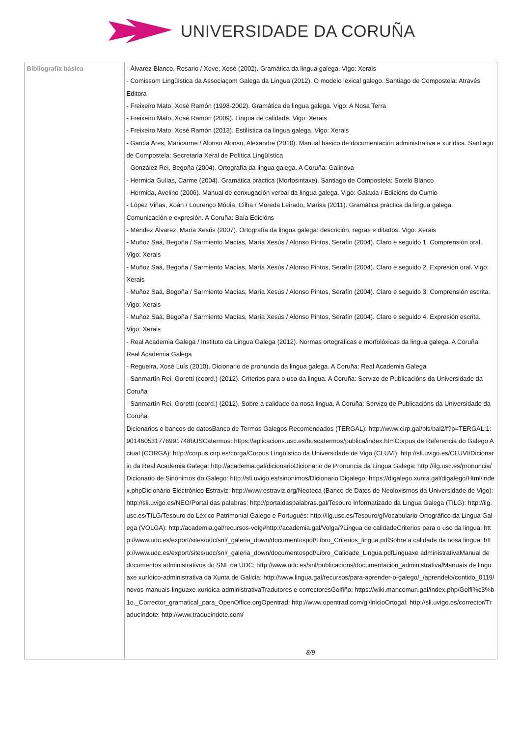UNIVERSIDADE DA CORUÑA
| Bibliografía básica | - Álvarez Blanco, Rosario / Xove, Xosé (2002). Gramática da lingua galega. Vigo: Xerais - Comissom Lingüística da Associaçom Galega da Língua (2012). O modelo lexical galego. Santiago de Compostela: Através Editora - Freixeiro Mato, Xosé Ramón (1998-2002). Gramática da lingua galega. Vigo: A Nosa Terra - Freixeiro Mato, Xosé Ramón (2009). Lingua de calidade. Vigo: Xerais - Freixeiro Mato, Xosé Ramón (2013). Estilística da lingua galega. Vigo: Xerais - García Ares, Maricarme / Alonso Alonso, Alexandre (2010). Manual básico de documentación administrativa e xurídica. Santiago de Compostela: Secretaría Xeral de Política Lingüística - González Rei, Begoña (2004). Ortografía da lingua galega. A Coruña: Galinova - Hermida Gulías, Carme (2004). Gramática práctica (Morfosintaxe). Santiago de Compostela: Sotelo Blanco - Hermida, Avelino (2006). Manual de conxugación verbal da lingua galega. Vigo: Galaxia / Edicións do Cumio - López Viñas, Xoán / Lourenço Módia, Cilha / Moreda Leirado, Marisa (2011). Gramática práctica da lingua galega. Comunicación e expresión. A Coruña: Baía Edicións - Méndez Álvarez, María Xesús (2007). Ortografía da lingua galega: descrición, regras e ditados. Vigo: Xerais - Muñoz Saá, Begoña / Sarmiento Macías, María Xesús / Alonso Pintos, Serafín (2004). Claro e seguido 1. Comprensión oral. Vigo: Xerais - Muñoz Saá, Begoña / Sarmiento Macías, María Xesús / Alonso Pintos, Serafín (2004). Claro e seguido 2. Expresión oral. Vigo: Xerais - Muñoz Saá, Begoña / Sarmiento Macías, María Xesús / Alonso Pintos, Serafín (2004). Claro e seguido 3. Comprensión escrita. Vigo: Xerais - Muñoz Saá, Begoña / Sarmiento Macías, María Xesús / Alonso Pintos, Serafín (2004). Claro e seguido 4. Expresión escrita. Vigo: Xerais - Real Academia Galega / Instituto da Lingua Galega (2012). Normas ortográficas e morfolóxicas da lingua galega. A Coruña: Real Academia Galega - Regueira, Xosé Luís (2010). Dicionario de pronuncia da lingua galega. A Coruña: Real Academia Galega - Sanmartín Rei, Goretti (coord.) (2012). Criterios para o uso da lingua. A Coruña: Servizo de Publicacións da Universidade da Coruña - Sanmartín Rei, Goretti (coord.) (2012). Sobre a calidade da nosa lingua. A Coruña: Servizo de Publicacións da Universidade da Coruña Dicionarios e bancos de datosBanco de Termos Galegos Recomendados (TERGAL): http://www.cirp.gal/pls/bal2/f?p=TERGAL:1:901460531776991748bUSCatermos: https://aplicacions.usc.es/buscatermos/publica/index.htmCorpus de Referencia do Galego Actual (CORGA): http://corpus.cirp.es/corga/Corpus Lingüístico da Universidade de Vigo (CLUVI): http://sli.uvigo.es/CLUVI/Dicionario da Real Academia Galega: http://academia.gal/dicionarioDicionario de Pronuncia da Lingua Galega: http://ilg.usc.es/pronuncia/Dicionario de Sinónimos do Galego: http://sli.uvigo.es/sinonimos/Dicionario Digalego: https://digalego.xunta.gal/digalego/Html/index.phpDicionário Electrónico Estraviz: http://www.estraviz.org/Neoteca (Banco de Datos de Neoloxismos da Universidade de Vigo): http://sli.uvigo.es/NEO/Portal das palabras: http://portaldaspalabras.gal/Tesouro Informatizado da Lingua Galega (TILG): http://ilg.usc.es/TILG/Tesouro do Léxico Patrimonial Galego e Portugués: http://ilg.usc.es/Tesouro/glVocabulario Ortográfico da Lingua Galega (VOLGA): http://academia.gal/recursos-volg#http://academia.gal/Volga/?Lingua de calidadeCriterios para o uso da lingua: http://www.udc.es/export/sites/udc/snl/_galeria_down/documentospdf/Libro_Criterios_lingua.pdfSobre a calidade da nosa lingua: http://www.udc.es/export/sites/udc/snl/_galeria_down/documentospdf/Libro_Calidade_Lingua.pdfLinguaxe administrativaManual de documentos administrativos do SNL da UDC: http://www.udc.es/snl/publicacions/documentacion_administrativa/Manuais de linguaxe xurídico-administrativa da Xunta de Galicia: http://www.lingua.gal/recursos/para-aprender-o-galego/_/aprendelo/contido_0119/novos-manuais-linguaxe-xuridica-administrativaTradutores e correctoresGolfiño: https://wiki.mancomun.gal/index.php/Golfi%c3%b1o._Corrector_gramatical_para_OpenOffice.orgOpentrad: http://www.opentrad.com/gl/inicioOrtogal: http://sli.uvigo.es/corrector/Traducíndote: http://www.traducindote.com/ 8/9 |